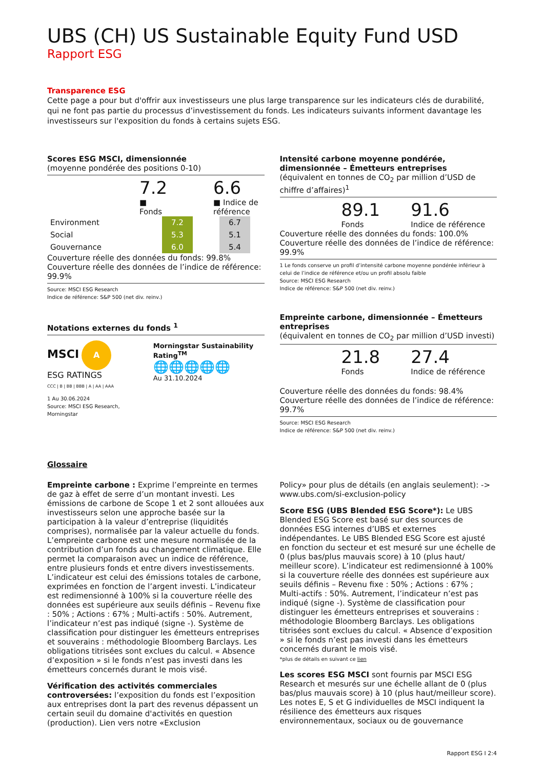UBS (CH) US Sustainable Equity Fund USD
Rapport ESG
Transparence ESG
Cette page a pour but d'offrir aux investisseurs une plus large transparence sur les indicateurs clés de durabilité, qui ne font pas partie du processus d’investissement du fonds. Les indicateurs suivants informent davantage les investisseurs sur l'exposition du fonds à certains sujets ESG.
Scores ESG MSCI, dimensionnée
(moyenne pondérée des positions 0-10)
7.2
■ Fonds
6.6
■ Indice de référence
| Environment | | 7.2 | | 6.7 |
| Social | | 5.3 | | 5.1 |
| Gouvernance | | 6.0 | | 5.4 |
Couverture réelle des données du fonds: 99.8%
Couverture réelle des données de l’indice de référence: 99.9%
Source: MSCI ESG Research
Indice de référence: S&P 500 (net div. reinv.)
Notations externes du fonds <sup>1</sup>
MSCI A
ESG RATINGS
CCC | B | BB | BBB | A | AA | AAA
1 Au 30.06.2024
Source: MSCI ESG Research, Morningstar
Morningstar Sustainability Rating<sup>TM</sup>
🌐🌐🌐🌐🌐
Au 31.10.2024
Intensité carbone moyenne pondérée, dimensionnée – Émetteurs entreprises
(équivalent en tonnes de CO<sub>2</sub> par million d’USD de chiffre d’affaires)<sup>1</sup>
89.1
Fonds
91.6
Indice de référence
Couverture réelle des données du fonds: 100.0%
Couverture réelle des données de l’indice de référence: 99.9%
1 Le fonds conserve un profil d’intensité carbone moyenne pondérée inférieur à celui de l’indice de référence et/ou un profil absolu faible
Source: MSCI ESG Research
Indice de référence: S&P 500 (net div. reinv.)
Empreinte carbone, dimensionnée – Émetteurs entreprises
(équivalent en tonnes de CO<sub>2</sub> par million d’USD investi)
21.8
Fonds
27.4
Indice de référence
Couverture réelle des données du fonds: 98.4%
Couverture réelle des données de l’indice de référence: 99.7%
Source: MSCI ESG Research
Indice de référence: S&P 500 (net div. reinv.)
Glossaire
Empreinte carbone : Exprime l’empreinte en termes de gaz à effet de serre d’un montant investi. Les émissions de carbone de Scope 1 et 2 sont allouées aux investisseurs selon une approche basée sur la participation à la valeur d’entreprise (liquidités comprises), normalisée par la valeur actuelle du fonds. L’empreinte carbone est une mesure normalisée de la contribution d’un fonds au changement climatique. Elle permet la comparaison avec un indice de référence, entre plusieurs fonds et entre divers investissements. L’indicateur est celui des émissions totales de carbone, exprimées en fonction de l’argent investi. L’indicateur est redimensionné à 100% si la couverture réelle des données est supérieure aux seuils définis – Revenu fixe : 50% ; Actions : 67% ; Multi-actifs : 50%. Autrement, l’indicateur n’est pas indiqué (signe -). Système de classification pour distinguer les émetteurs entreprises et souverains : méthodologie Bloomberg Barclays. Les obligations titrisées sont exclues du calcul. « Absence d’exposition » si le fonds n’est pas investi dans les émetteurs concernés durant le mois visé.
Vérification des activités commerciales controversées: l’exposition du fonds est l’exposition aux entreprises dont la part des revenus dépassent un certain seuil du domaine d'activités en question (production). Lien vers notre «Exclusion
Policy» pour plus de détails (en anglais seulement): -> www.ubs.com/si-exclusion-policy
Score ESG (UBS Blended ESG Score*): Le UBS Blended ESG Score est basé sur des sources de données ESG internes d’UBS et externes indépendantes. Le UBS Blended ESG Score est ajusté en fonction du secteur et est mesuré sur une échelle de 0 (plus bas/plus mauvais score) à 10 (plus haut/ meilleur score). L’indicateur est redimensionné à 100% si la couverture réelle des données est supérieure aux seuils définis – Revenu fixe : 50% ; Actions : 67% ; Multi-actifs : 50%. Autrement, l’indicateur n’est pas indiqué (signe -). Système de classification pour distinguer les émetteurs entreprises et souverains : méthodologie Bloomberg Barclays. Les obligations titrisées sont exclues du calcul. « Absence d’exposition » si le fonds n’est pas investi dans les émetteurs concernés durant le mois visé.
*plus de détails en suivant ce lien
Les scores ESG MSCI sont fournis par MSCI ESG Research et mesurés sur une échelle allant de 0 (plus bas/plus mauvais score) à 10 (plus haut/meilleur score). Les notes E, S et G individuelles de MSCI indiquent la résilience des émetteurs aux risques environnementaux, sociaux ou de gouvernance
Rapport ESG I 2:4